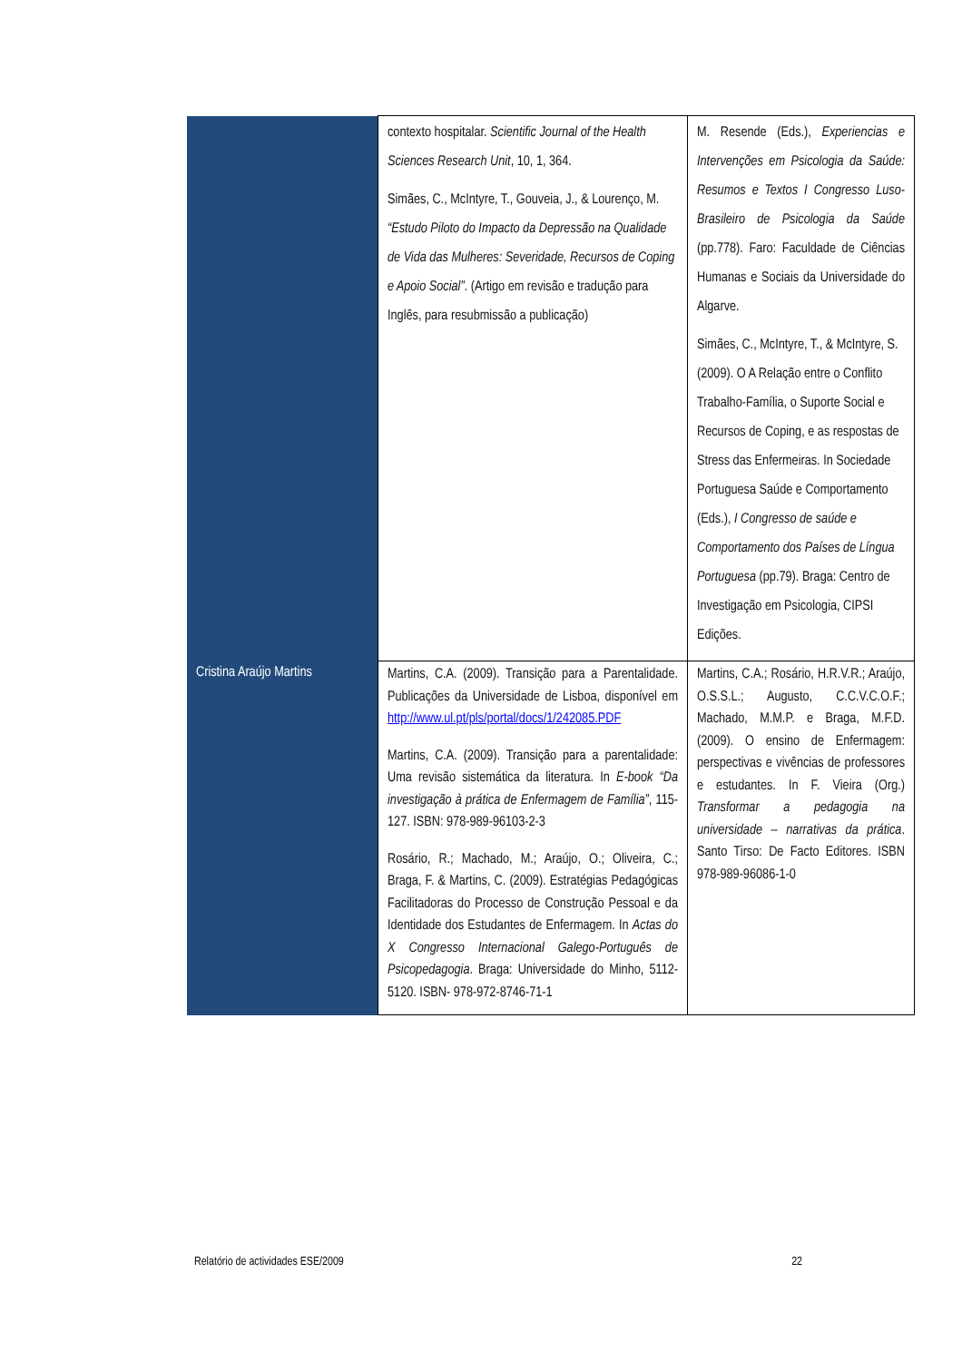| | contexto hospitalar. Scientific Journal of the Health Sciences Research Unit , 10, 1, 364. Simães, C., McIntyre, T., Gouveia, J., & Lourenço, M. “Estudo Piloto do Impacto da Depressão na Qualidade de Vida das Mulheres: Severidade, Recursos de Coping e Apoio Social” . (Artigo em revisão e tradução para Inglês, para resubmissão a publicação) | M. Resende (Eds.), Experiencias e Intervenções em Psicologia da Saúde: Resumos e Textos I Congresso Luso-Brasileiro de Psicologia da Saúde (pp.778). Faro: Faculdade de Ciências Humanas e Sociais da Universidade do Algarve. Simães, C., McIntyre, T., & McIntyre, S. (2009). O A Relação entre o Conflito Trabalho-Família, o Suporte Social e Recursos de Coping, e as respostas de Stress das Enfermeiras. In Sociedade Portuguesa Saúde e Comportamento (Eds.), I Congresso de saúde e Comportamento dos Países de Língua Portuguesa (pp.79). Braga: Centro de Investigação em Psicologia, CIPSI Edições. |
| Cristina Araújo Martins | Martins, C.A. (2009). Transição para a Parentalidade. Publicações da Universidade de Lisboa, disponível em http://www.ul.pt/pls/portal/docs/1/242085.PDF Martins, C.A. (2009). Transição para a parentalidade: Uma revisão sistemática da literatura. In E-book “Da investigação à prática de Enfermagem de Família” , 115-127. ISBN: 978-989-96103-2-3 Rosário, R.; Machado, M.; Araújo, O.; Oliveira, C.; Braga, F. & Martins, C. (2009). Estratégias Pedagógicas Facilitadoras do Processo de Construção Pessoal e da Identidade dos Estudantes de Enfermagem. In Actas do X Congresso Internacional Galego-Português de Psicopedagogia . Braga: Universidade do Minho, 5112-5120. ISBN- 978-972-8746-71-1 | Martins, C.A.; Rosário, H.R.V.R.; Araújo, O.S.S.L.; Augusto, C.C.V.C.O.F.; Machado, M.M.P. e Braga, M.F.D. (2009). O ensino de Enfermagem: perspectivas e vivências de professores e estudantes. In F. Vieira (Org.) Transformar a pedagogia na universidade – narrativas da prática . Santo Tirso: De Facto Editores. ISBN 978-989-96086-1-0 |
Relatório de actividades ESE/2009 22